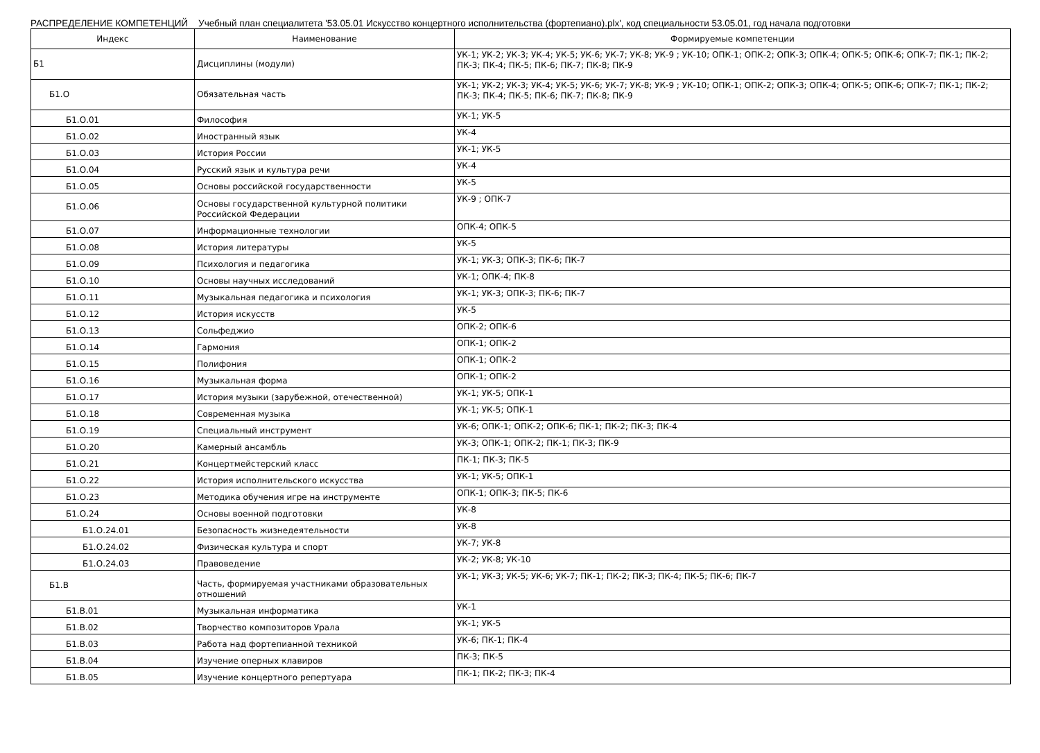РАСПРЕДЕЛЕНИЕ КОМПЕТЕНЦИЙ Учебный план специалитета '53.05.01 Искусство концертного исполнительства (фортепиано).plx', код специальности 53.05.01, год начала подготовки
| Индекс | Наименование | Формируемые компетенции |
| --- | --- | --- |
| Б1 | Дисциплины (модули) | УК-1; УК-2; УК-3; УК-4; УК-5; УК-6; УК-7; УК-8; УК-9 ; УК-10; ОПК-1; ОПК-2; ОПК-3; ОПК-4; ОПК-5; ОПК-6; ОПК-7; ПК-1; ПК-2; ПК-3; ПК-4; ПК-5; ПК-6; ПК-7; ПК-8; ПК-9 |
| Б1.О | Обязательная часть | УК-1; УК-2; УК-3; УК-4; УК-5; УК-6; УК-7; УК-8; УК-9 ; УК-10; ОПК-1; ОПК-2; ОПК-3; ОПК-4; ОПК-5; ОПК-6; ОПК-7; ПК-1; ПК-2; ПК-3; ПК-4; ПК-5; ПК-6; ПК-7; ПК-8; ПК-9 |
| Б1.О.01 | Философия | УК-1; УК-5 |
| Б1.О.02 | Иностранный язык | УК-4 |
| Б1.О.03 | История России | УК-1; УК-5 |
| Б1.О.04 | Русский язык и культура речи | УК-4 |
| Б1.О.05 | Основы российской государственности | УК-5 |
| Б1.О.06 | Основы государственной культурной политики Российской Федерации | УК-9 ; ОПК-7 |
| Б1.О.07 | Информационные технологии | ОПК-4; ОПК-5 |
| Б1.О.08 | История литературы | УК-5 |
| Б1.О.09 | Психология и педагогика | УК-1; УК-3; ОПК-3; ПК-6; ПК-7 |
| Б1.О.10 | Основы научных исследований | УК-1; ОПК-4; ПК-8 |
| Б1.О.11 | Музыкальная педагогика и психология | УК-1; УК-3; ОПК-3; ПК-6; ПК-7 |
| Б1.О.12 | История искусств | УК-5 |
| Б1.О.13 | Сольфеджио | ОПК-2; ОПК-6 |
| Б1.О.14 | Гармония | ОПК-1; ОПК-2 |
| Б1.О.15 | Полифония | ОПК-1; ОПК-2 |
| Б1.О.16 | Музыкальная форма | ОПК-1; ОПК-2 |
| Б1.О.17 | История музыки (зарубежной, отечественной) | УК-1; УК-5; ОПК-1 |
| Б1.О.18 | Современная музыка | УК-1; УК-5; ОПК-1 |
| Б1.О.19 | Специальный инструмент | УК-6; ОПК-1; ОПК-2; ОПК-6; ПК-1; ПК-2; ПК-3; ПК-4 |
| Б1.О.20 | Камерный ансамбль | УК-3; ОПК-1; ОПК-2; ПК-1; ПК-3; ПК-9 |
| Б1.О.21 | Концертмейстерский класс | ПК-1; ПК-3; ПК-5 |
| Б1.О.22 | История исполнительского искусства | УК-1; УК-5; ОПК-1 |
| Б1.О.23 | Методика обучения игре на инструменте | ОПК-1; ОПК-3; ПК-5; ПК-6 |
| Б1.О.24 | Основы военной подготовки | УК-8 |
| Б1.О.24.01 | Безопасность жизнедеятельности | УК-8 |
| Б1.О.24.02 | Физическая культура и спорт | УК-7; УК-8 |
| Б1.О.24.03 | Правоведение | УК-2; УК-8; УК-10 |
| Б1.В | Часть, формируемая участниками образовательных отношений | УК-1; УК-3; УК-5; УК-6; УК-7; ПК-1; ПК-2; ПК-3; ПК-4; ПК-5; ПК-6; ПК-7 |
| Б1.В.01 | Музыкальная информатика | УК-1 |
| Б1.В.02 | Творчество композиторов Урала | УК-1; УК-5 |
| Б1.В.03 | Работа над фортепианной техникой | УК-6; ПК-1; ПК-4 |
| Б1.В.04 | Изучение оперных клавиров | ПК-3; ПК-5 |
| Б1.В.05 | Изучение концертного репертуара | ПК-1; ПК-2; ПК-3; ПК-4 |